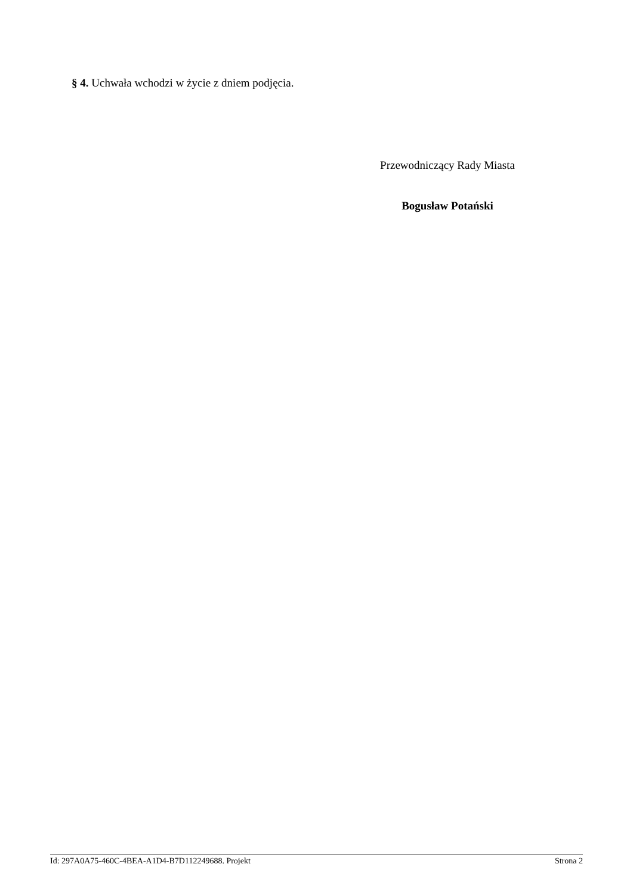§ 4. Uchwała wchodzi w życie z dniem podjęcia.
Przewodniczący Rady Miasta
Bogusław Potański
Id: 297A0A75-460C-4BEA-A1D4-B7D112249688. Projekt Strona 2